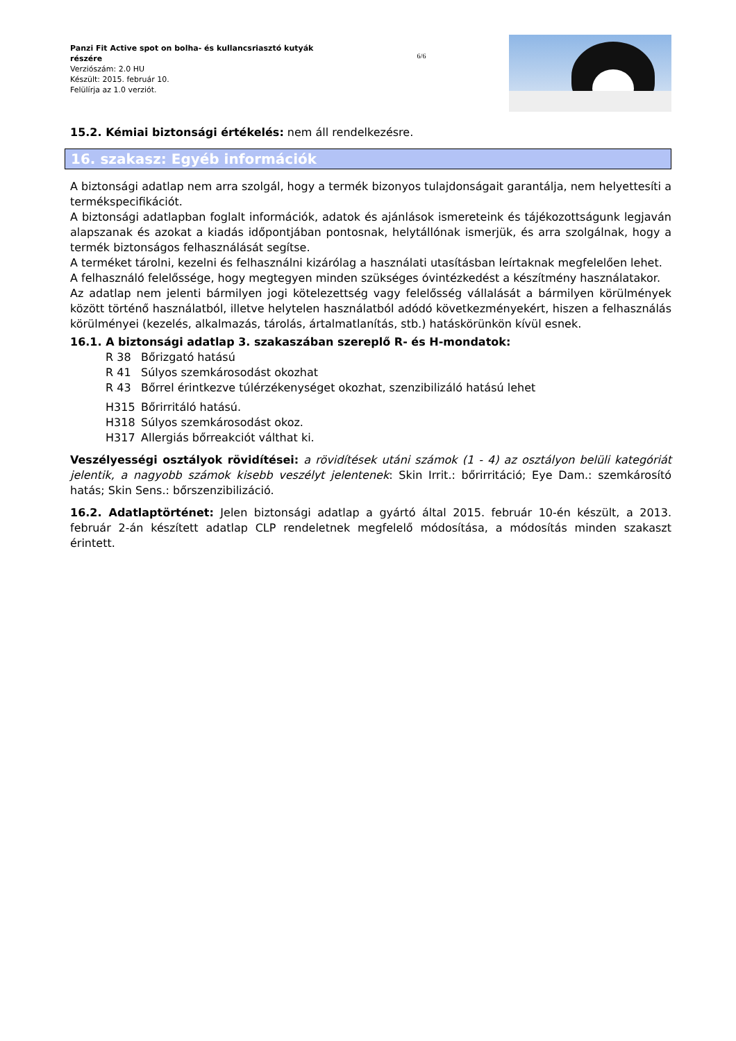Panzi Fit Active spot on bolha- és kullancsriasztó kutyák részére
Verziószám: 2.0 HU
Készült: 2015. február 10.
Felülírja az 1.0 verziót.
6/6
15.2. Kémiai biztonsági értékelés: nem áll rendelkezésre.
16. szakasz: Egyéb információk
A biztonsági adatlap nem arra szolgál, hogy a termék bizonyos tulajdonságait garantálja, nem helyettesíti a termékspecifikációt.
A biztonsági adatlapban foglalt információk, adatok és ajánlások ismereteink és tájékozottságunk legjaván alapszanak és azokat a kiadás időpontjában pontosnak, helytállónak ismerjük, és arra szolgálnak, hogy a termék biztonságos felhasználását segítse.
A terméket tárolni, kezelni és felhasználni kizárólag a használati utasításban leírtaknak megfelelően lehet.
A felhasználó felelőssége, hogy megtegyen minden szükséges óvintézkedést a készítmény használatakor.
Az adatlap nem jelenti bármilyen jogi kötelezettség vagy felelősség vállalását a bármilyen körülmények között történő használatból, illetve helytelen használatból adódó következményekért, hiszen a felhasználás körülményei (kezelés, alkalmazás, tárolás, ártalmatlanítás, stb.) hatáskörünkön kívül esnek.
16.1. A biztonsági adatlap 3. szakaszában szereplő R- és H-mondatok:
R 38 Bőrizgató hatású
R 41 Súlyos szemkárosodást okozhat
R 43 Bőrrel érintkezve túlérzékenységet okozhat, szenzibilizáló hatású lehet
H315 Bőrirritáló hatású.
H318 Súlyos szemkárosodást okoz.
H317 Allergiás bőrreakciót válthat ki.
Veszélyességi osztályok rövidítései: a rövidítések utáni számok (1 - 4) az osztályon belüli kategóriát jelentik, a nagyobb számok kisebb veszélyt jelentenek: Skin Irrit.: bőrirritáció; Eye Dam.: szemkárosító hatás; Skin Sens.: bőrszenzibilizáció.
16.2. Adatlaptörténet: Jelen biztonsági adatlap a gyártó által 2015. február 10-én készült, a 2013. február 2-án készített adatlap CLP rendeletnek megfelelő módosítása, a módosítás minden szakaszt érintett.